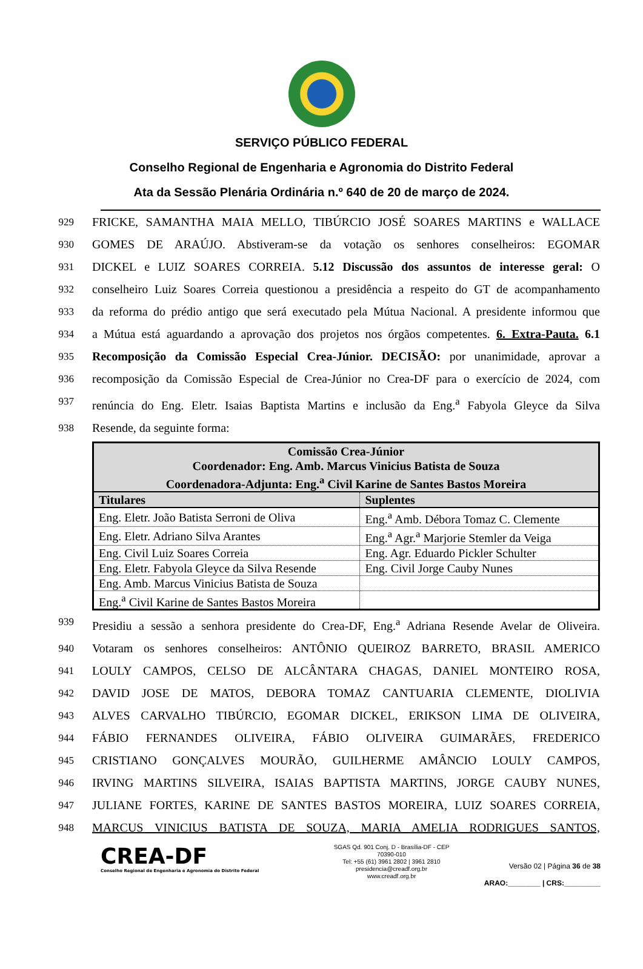SERVIÇO PÚBLICO FEDERAL
Conselho Regional de Engenharia e Agronomia do Distrito Federal
Ata da Sessão Plenária Ordinária n.º 640 de 20 de março de 2024.
929 FRICKE, SAMANTHA MAIA MELLO, TIBÚRCIO JOSÉ SOARES MARTINS e WALLACE
930 GOMES DE ARAÚJO. Abstiveram-se da votação os senhores conselheiros: EGOMAR
931 DICKEL e LUIZ SOARES CORREIA. 5.12 Discussão dos assuntos de interesse geral: O
932 conselheiro Luiz Soares Correia questionou a presidência a respeito do GT de acompanhamento
933 da reforma do prédio antigo que será executado pela Mútua Nacional. A presidente informou que
934 a Mútua está aguardando a aprovação dos projetos nos órgãos competentes. 6. Extra-Pauta. 6.1
935 Recomposição da Comissão Especial Crea-Júnior. DECISÃO: por unanimidade, aprovar a
936 recomposição da Comissão Especial de Crea-Júnior no Crea-DF para o exercício de 2024, com
937 renúncia do Eng. Eletr. Isaias Baptista Martins e inclusão da Eng.<sup>a</sup> Fabyola Gleyce da Silva
938 Resende, da seguinte forma:
| Comissão Crea-Júnior Coordenador: Eng. Amb. Marcus Vinicius Batista de Souza Coordenadora-Adjunta: Eng.<sup>a</sup> Civil Karine de Santes Bastos Moreira | |
| --- | --- |
| Titulares | Suplentes |
| Eng. Eletr. João Batista Serroni de Oliva | Eng.<sup>a</sup> Amb. Débora Tomaz C. Clemente |
| Eng. Eletr. Adriano Silva Arantes | Eng.<sup>a</sup> Agr.<sup>a</sup> Marjorie Stemler da Veiga |
| Eng. Civil Luiz Soares Correia | Eng. Agr. Eduardo Pickler Schulter |
| Eng. Eletr. Fabyola Gleyce da Silva Resende | Eng. Civil Jorge Cauby Nunes |
| Eng. Amb. Marcus Vinicius Batista de Souza | |
| Eng.<sup>a</sup> Civil Karine de Santes Bastos Moreira | |
939 Presidiu a sessão a senhora presidente do Crea-DF, Eng.<sup>a</sup> Adriana Resende Avelar de Oliveira.
940 Votaram os senhores conselheiros: ANTÔNIO QUEIROZ BARRETO, BRASIL AMERICO
941 LOULY CAMPOS, CELSO DE ALCÂNTARA CHAGAS, DANIEL MONTEIRO ROSA,
942 DAVID JOSE DE MATOS, DEBORA TOMAZ CANTUARIA CLEMENTE, DIOLIVIA
943 ALVES CARVALHO TIBÚRCIO, EGOMAR DICKEL, ERIKSON LIMA DE OLIVEIRA,
944 FÁBIO FERNANDES OLIVEIRA, FÁBIO OLIVEIRA GUIMARÃES, FREDERICO
945 CRISTIANO GONÇALVES MOURÃO, GUILHERME AMÂNCIO LOULY CAMPOS,
946 IRVING MARTINS SILVEIRA, ISAIAS BAPTISTA MARTINS, JORGE CAUBY NUNES,
947 JULIANE FORTES, KARINE DE SANTES BASTOS MOREIRA, LUIZ SOARES CORREIA,
948 MARCUS VINICIUS BATISTA DE SOUZA, MARIA AMELIA RODRIGUES SANTOS,
CREA-DF
Conselho Regional de Engenharia e Agronomia do Distrito Federal
SGAS Qd. 901 Conj. D - Brasília-DF - CEP 70390-010
Tel: +55 (61) 3961 2802 | 3961 2810
presidencia@creadf.org.br
www.creadf.org.br
Versão 02 | Página 36 de 38
ARAO:________ | CRS:_________